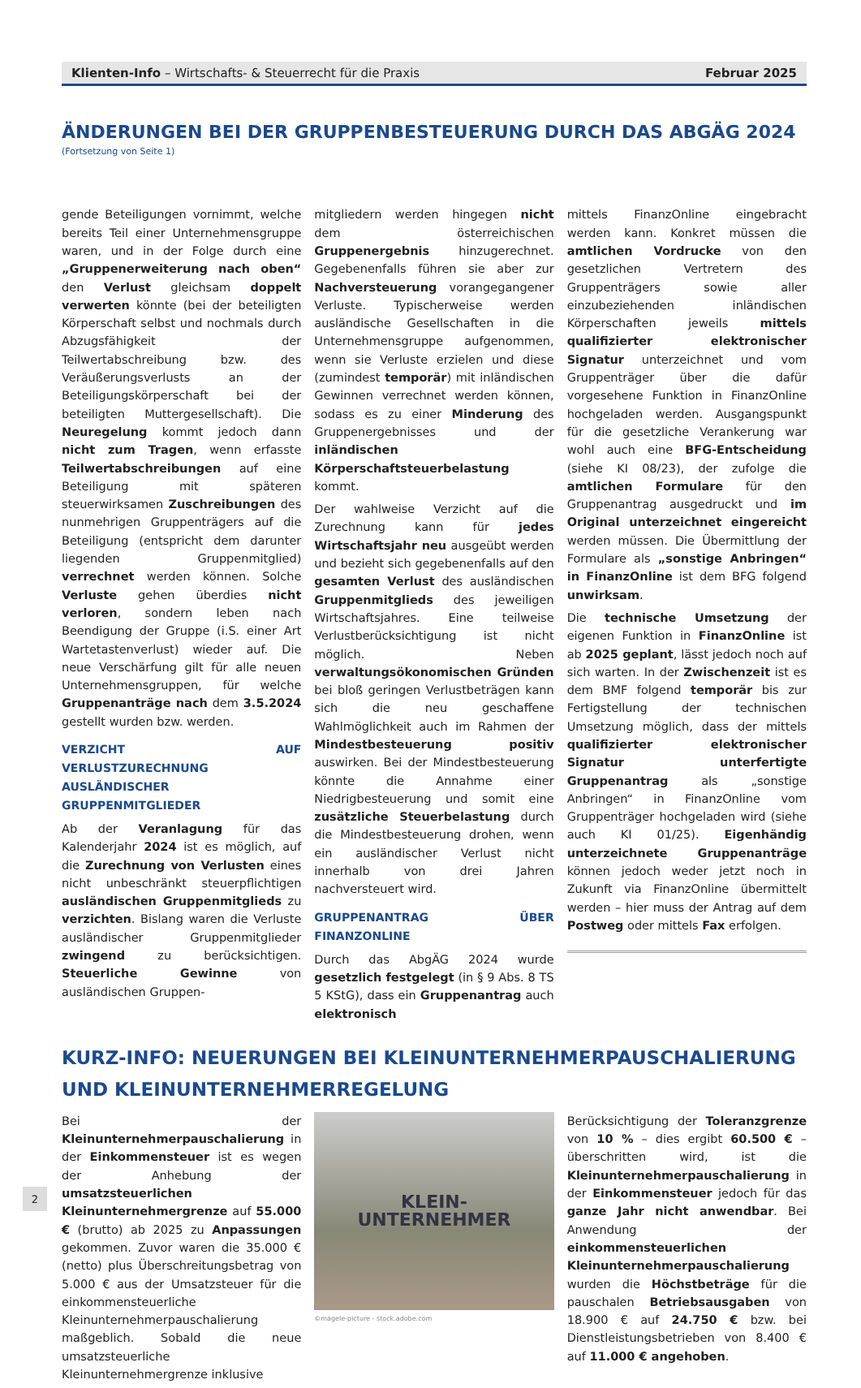Klienten-Info – Wirtschafts- & Steuerrecht für die Praxis Februar 2025
ÄNDERUNGEN BEI DER GRUPPENBESTEUERUNG DURCH DAS ABGÄG 2024
(Fortsetzung von Seite 1)
gende Beteiligungen vornimmt, welche bereits Teil einer Unternehmensgruppe waren, und in der Folge durch eine „Gruppenerweiterung nach oben“ den Verlust gleichsam doppelt verwerten könnte (bei der beteiligten Körperschaft selbst und nochmals durch Abzugsfähigkeit der Teilwertabschreibung bzw. des Veräußerungsverlusts an der Beteiligungskörperschaft bei der beteiligten Muttergesellschaft). Die Neuregelung kommt jedoch dann nicht zum Tragen, wenn erfasste Teilwertabschreibungen auf eine Beteiligung mit späteren steuerwirksamen Zuschreibungen des nunmehrigen Gruppenträgers auf die Beteiligung (entspricht dem darunter liegenden Gruppenmitglied) verrechnet werden können. Solche Verluste gehen überdies nicht verloren, sondern leben nach Beendigung der Gruppe (i.S. einer Art Wartetastenverlust) wieder auf. Die neue Verschärfung gilt für alle neuen Unternehmensgruppen, für welche Gruppenanträge nach dem 3.5.2024 gestellt wurden bzw. werden.
VERZICHT AUF VERLUSTZURECHNUNG AUSLÄNDISCHER GRUPPENMITGLIEDER
Ab der Veranlagung für das Kalenderjahr 2024 ist es möglich, auf die Zurechnung von Verlusten eines nicht unbeschränkt steuerpflichtigen ausländischen Gruppenmitglieds zu verzichten. Bislang waren die Verluste ausländischer Gruppenmitglieder zwingend zu berücksichtigen. Steuerliche Gewinne von ausländischen Gruppen-
mitgliedern werden hingegen nicht dem österreichischen Gruppenergebnis hinzugerechnet. Gegebenenfalls führen sie aber zur Nachversteuerung vorangegangener Verluste. Typischerweise werden ausländische Gesellschaften in die Unternehmensgruppe aufgenommen, wenn sie Verluste erzielen und diese (zumindest temporär) mit inländischen Gewinnen verrechnet werden können, sodass es zu einer Minderung des Gruppenergebnisses und der inländischen Körperschaftsteuerbelastung kommt.
Der wahlweise Verzicht auf die Zurechnung kann für jedes Wirtschaftsjahr neu ausgeübt werden und bezieht sich gegebenenfalls auf den gesamten Verlust des ausländischen Gruppenmitglieds des jeweiligen Wirtschaftsjahres. Eine teilweise Verlustberücksichtigung ist nicht möglich. Neben verwaltungsökonomischen Gründen bei bloß geringen Verlustbeträgen kann sich die neu geschaffene Wahlmöglichkeit auch im Rahmen der Mindestbesteuerung positiv auswirken. Bei der Mindestbesteuerung könnte die Annahme einer Niedrigbesteuerung und somit eine zusätzliche Steuerbelastung durch die Mindestbesteuerung drohen, wenn ein ausländischer Verlust nicht innerhalb von drei Jahren nachversteuert wird.
GRUPPENANTRAG ÜBER FINANZONLINE
Durch das AbgÄG 2024 wurde gesetzlich festgelegt (in § 9 Abs. 8 TS 5 KStG), dass ein Gruppenantrag auch elektronisch
mittels FinanzOnline eingebracht werden kann. Konkret müssen die amtlichen Vordrucke von den gesetzlichen Vertretern des Gruppenträgers sowie aller einzubeziehenden inländischen Körperschaften jeweils mittels qualifizierter elektronischer Signatur unterzeichnet und vom Gruppenträger über die dafür vorgesehene Funktion in FinanzOnline hochgeladen werden. Ausgangspunkt für die gesetzliche Verankerung war wohl auch eine BFG-Entscheidung (siehe KI 08/23), der zufolge die amtlichen Formulare für den Gruppenantrag ausgedruckt und im Original unterzeichnet eingereicht werden müssen. Die Übermittlung der Formulare als „sonstige Anbringen“ in FinanzOnline ist dem BFG folgend unwirksam.
Die technische Umsetzung der eigenen Funktion in FinanzOnline ist ab 2025 geplant, lässt jedoch noch auf sich warten. In der Zwischenzeit ist es dem BMF folgend temporär bis zur Fertigstellung der technischen Umsetzung möglich, dass der mittels qualifizierter elektronischer Signatur unterfertigte Gruppenantrag als „sonstige Anbringen“ in FinanzOnline vom Gruppenträger hochgeladen wird (siehe auch KI 01/25). Eigenhändig unterzeichnete Gruppenanträge können jedoch weder jetzt noch in Zukunft via FinanzOnline übermittelt werden – hier muss der Antrag auf dem Postweg oder mittels Fax erfolgen.
KURZ-INFO: NEUERUNGEN BEI KLEINUNTERNEHMERPAUSCHALIERUNG UND KLEINUNTERNEHMERREGELUNG
Bei der Kleinunternehmerpauschalierung in der Einkommensteuer ist es wegen der Anhebung der umsatzsteuerlichen Kleinunternehmergrenze auf 55.000 € (brutto) ab 2025 zu Anpassungen gekommen. Zuvor waren die 35.000 € (netto) plus Überschreitungsbetrag von 5.000 € aus der Umsatzsteuer für die einkommensteuerliche Kleinunternehmerpauschalierung maßgeblich. Sobald die neue umsatzsteuerliche Kleinunternehmergrenze inklusive
KLEIN-
UNTERNEHMER
©magele-picture - stock.adobe.com
Berücksichtigung der Toleranzgrenze von 10 % – dies ergibt 60.500 € – überschritten wird, ist die Kleinunternehmerpauschalierung in der Einkommensteuer jedoch für das ganze Jahr nicht anwendbar. Bei Anwendung der einkommensteuerlichen Kleinunternehmerpauschalierung wurden die Höchstbeträge für die pauschalen Betriebsausgaben von 18.900 € auf 24.750 € bzw. bei Dienstleistungsbetrieben von 8.400 € auf 11.000 € angehoben.
2